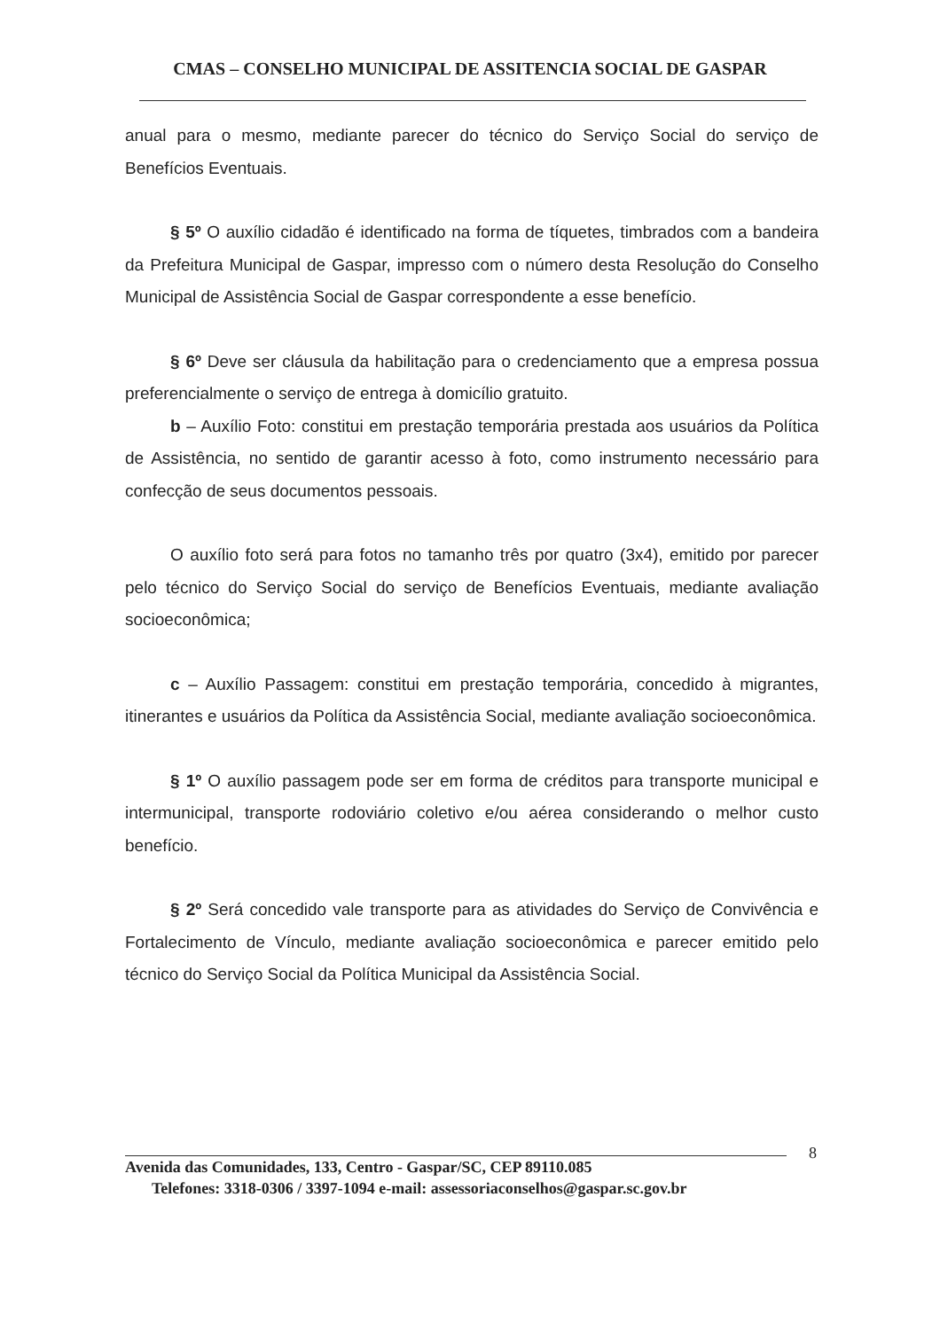CMAS – CONSELHO MUNICIPAL DE ASSITENCIA SOCIAL DE GASPAR
anual para o mesmo, mediante parecer do técnico do Serviço Social do serviço de Benefícios Eventuais.
§ 5º O auxílio cidadão é identificado na forma de tíquetes, timbrados com a bandeira da Prefeitura Municipal de Gaspar, impresso com o número desta Resolução do Conselho Municipal de Assistência Social de Gaspar correspondente a esse benefício.
§ 6º Deve ser cláusula da habilitação para o credenciamento que a empresa possua preferencialmente o serviço de entrega à domicílio gratuito.
b – Auxílio Foto: constitui em prestação temporária prestada aos usuários da Política de Assistência, no sentido de garantir acesso à foto, como instrumento necessário para confecção de seus documentos pessoais.
O auxílio foto será para fotos no tamanho três por quatro (3x4), emitido por parecer pelo técnico do Serviço Social do serviço de Benefícios Eventuais, mediante avaliação socioeconômica;
c – Auxílio Passagem: constitui em prestação temporária, concedido à migrantes, itinerantes e usuários da Política da Assistência Social, mediante avaliação socioeconômica.
§ 1º O auxílio passagem pode ser em forma de créditos para transporte municipal e intermunicipal, transporte rodoviário coletivo e/ou aérea considerando o melhor custo benefício.
§ 2º Será concedido vale transporte para as atividades do Serviço de Convivência e Fortalecimento de Vínculo, mediante avaliação socioeconômica e parecer emitido pelo técnico do Serviço Social da Política Municipal da Assistência Social.
8
Avenida das Comunidades, 133, Centro - Gaspar/SC, CEP 89110.085
Telefones: 3318-0306 / 3397-1094 e-mail: assessoriaconselhos@gaspar.sc.gov.br